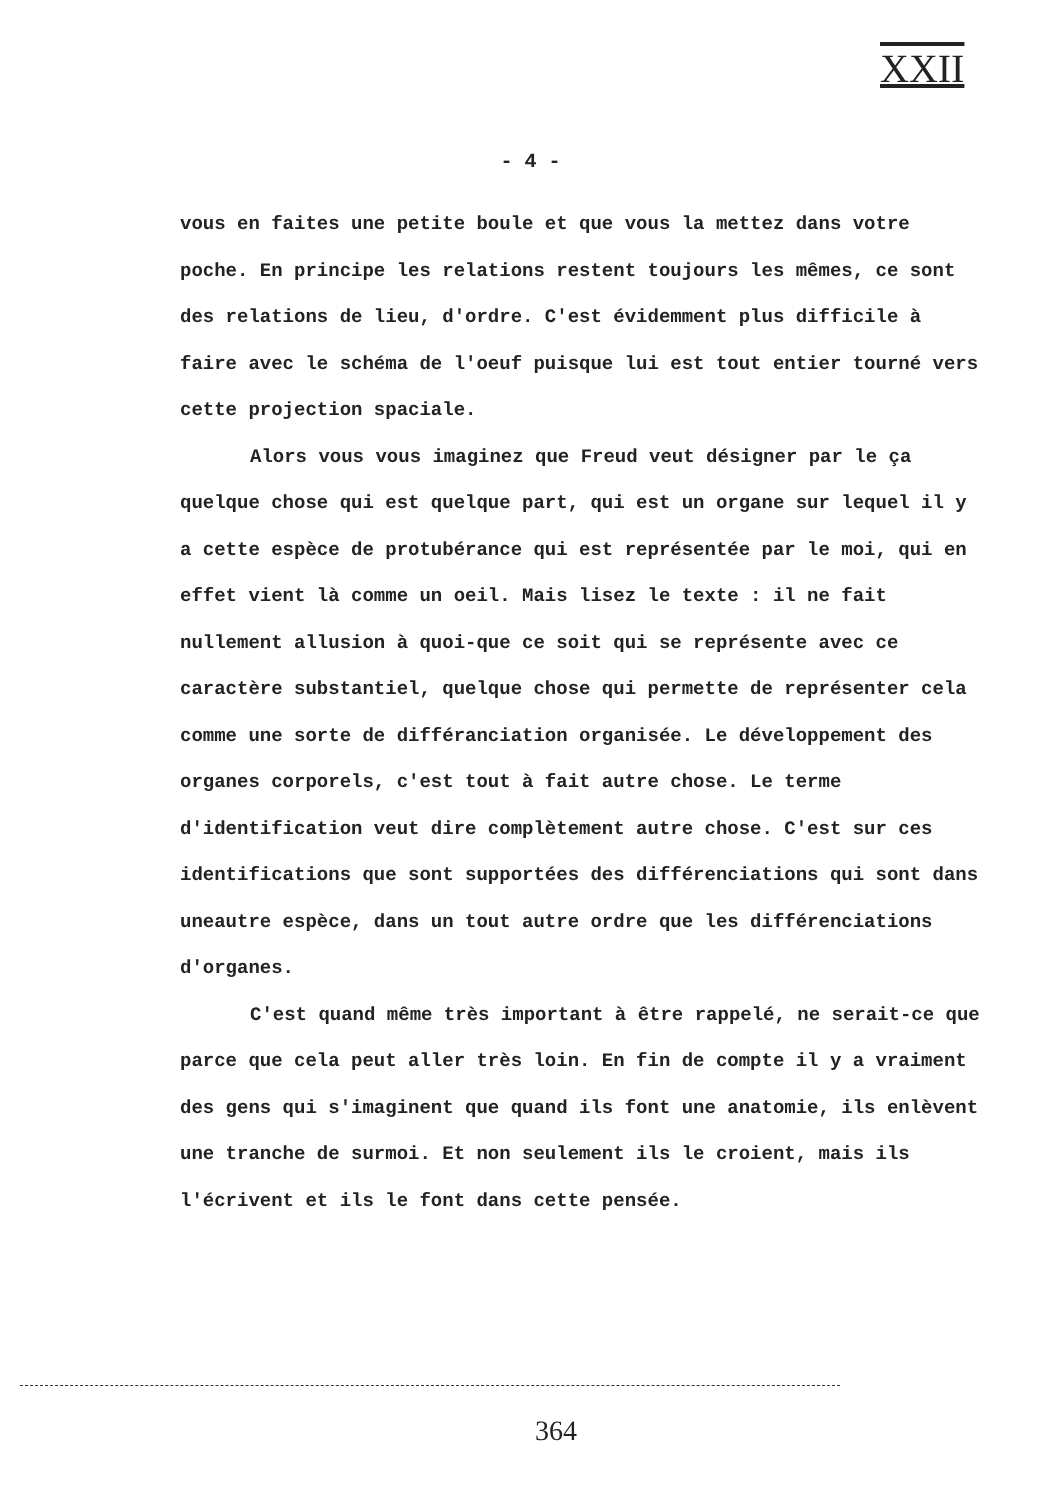XXII
- 4 -
vous en faites une petite boule et que vous la mettez dans votre poche. En principe les relations restent toujours les mêmes, ce sont des relations de lieu, d'ordre. C'est évidemment plus difficile à faire avec le schéma de l'oeuf puisque lui est tout entier tourné vers cette projection spaciale.
Alors vous vous imaginez que Freud veut désigner par le ça quelque chose qui est quelque part, qui est un organe sur lequel il y a cette espèce de protubérance qui est représentée par le moi, qui en effet vient là comme un oeil. Mais lisez le texte : il ne fait nullement allusion à quoi-que ce soit qui se représente avec ce caractère substantiel, quelque chose qui permette de représenter cela comme une sorte de différanciation organisée. Le développement des organes corporels, c'est tout à fait autre chose. Le terme d'identification veut dire complètement autre chose. C'est sur ces identifications que sont supportées des différenciations qui sont dans uneautre espèce, dans un tout autre ordre que les différenciations d'organes.
C'est quand même très important à être rappelé, ne serait-ce que parce que cela peut aller très loin. En fin de compte il y a vraiment des gens qui s'imaginent que quand ils font une anatomie, ils enlèvent une tranche de surmoi. Et non seulement ils le croient, mais ils l'écrivent et ils le font dans cette pensée.
364